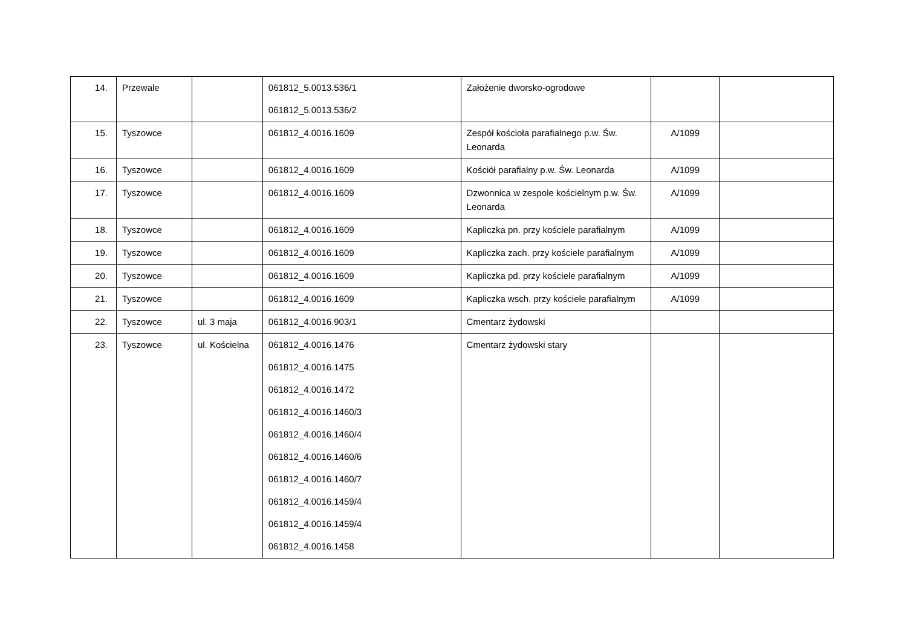| 14. | Przewale | | 061812_5.0013.536/1 061812_5.0013.536/2 | Założenie dworsko-ogrodowe | | |
| 15. | Tyszowce | | 061812_4.0016.1609 | Zespół kościoła parafialnego p.w. Św. Leonarda | A/1099 | |
| 16. | Tyszowce | | 061812_4.0016.1609 | Kościół parafialny p.w. Św. Leonarda | A/1099 | |
| 17. | Tyszowce | | 061812_4.0016.1609 | Dzwonnica w zespole kościelnym p.w. Św. Leonarda | A/1099 | |
| 18. | Tyszowce | | 061812_4.0016.1609 | Kapliczka pn. przy kościele parafialnym | A/1099 | |
| 19. | Tyszowce | | 061812_4.0016.1609 | Kapliczka zach. przy kościele parafialnym | A/1099 | |
| 20. | Tyszowce | | 061812_4.0016.1609 | Kapliczka pd. przy kościele parafialnym | A/1099 | |
| 21. | Tyszowce | | 061812_4.0016.1609 | Kapliczka wsch. przy kościele parafialnym | A/1099 | |
| 22. | Tyszowce | ul. 3 maja | 061812_4.0016.903/1 | Cmentarz żydowski | | |
| 23. | Tyszowce | ul. Kościelna | 061812_4.0016.1476 061812_4.0016.1475 061812_4.0016.1472 061812_4.0016.1460/3 061812_4.0016.1460/4 061812_4.0016.1460/6 061812_4.0016.1460/7 061812_4.0016.1459/4 061812_4.0016.1459/4 061812_4.0016.1458 | Cmentarz żydowski stary | | |